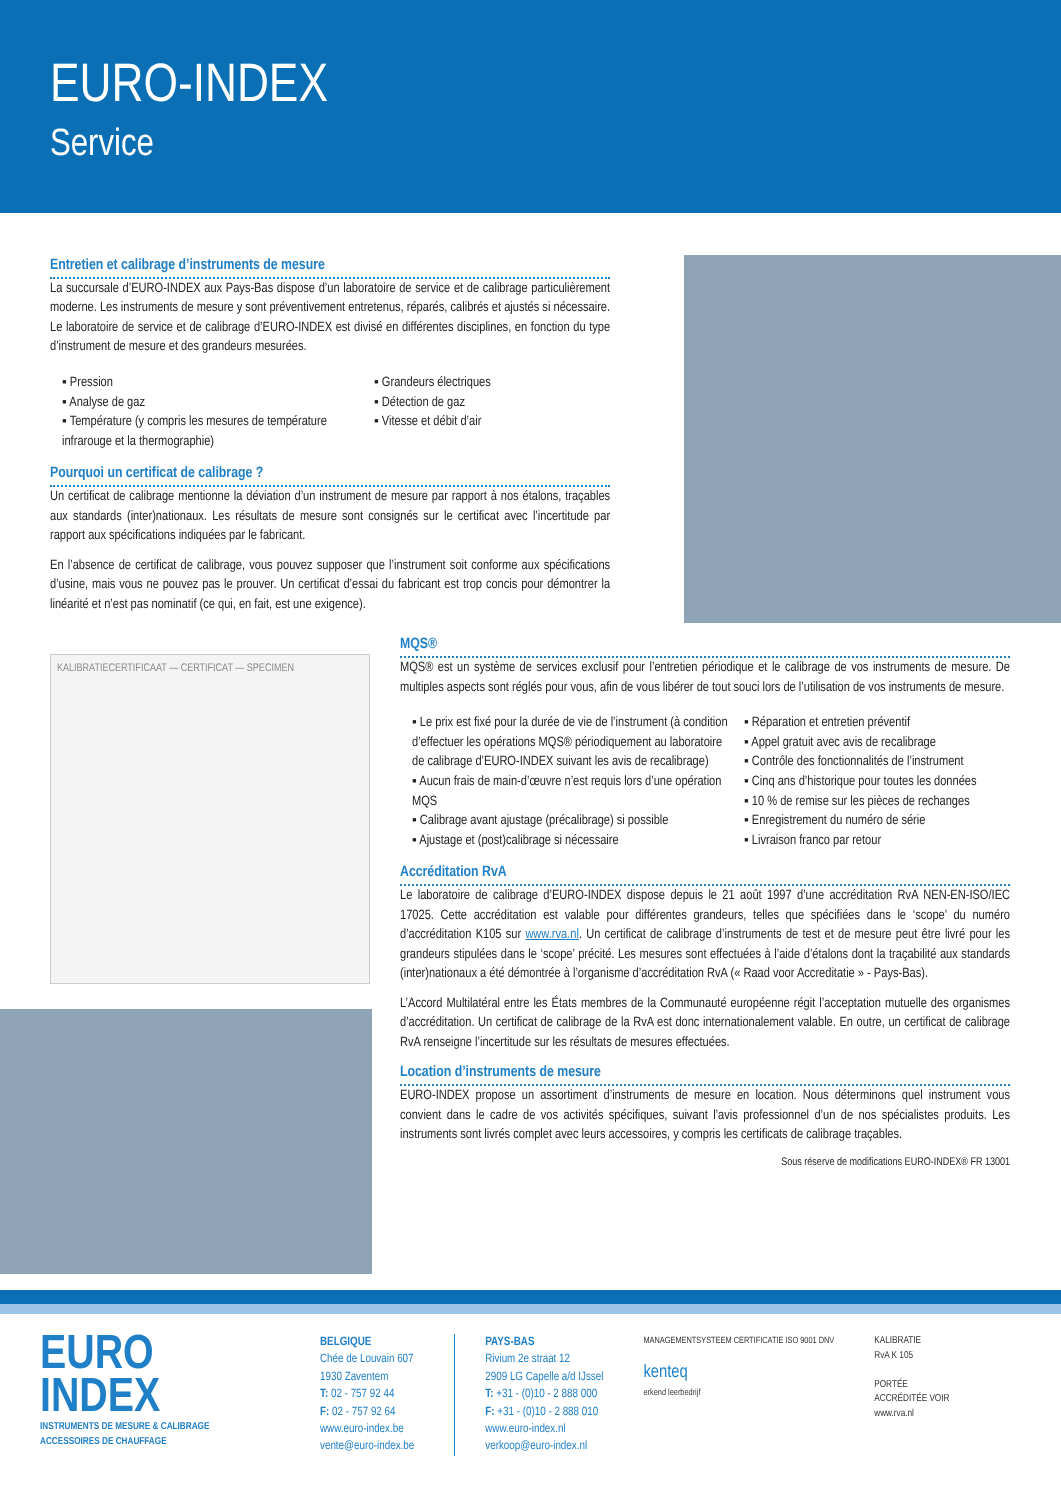EURO-INDEX
Service
Entretien et calibrage d’instruments de mesure
La succursale d’EURO-INDEX aux Pays-Bas dispose d’un laboratoire de service et de calibrage particulièrement moderne. Les instruments de mesure y sont préventivement entretenus, réparés, calibrés et ajustés si nécessaire. Le laboratoire de service et de calibrage d’EURO-INDEX est divisé en différentes disciplines, en fonction du type d’instrument de mesure et des grandeurs mesurées.
▪ Pression
▪ Analyse de gaz
▪ Température (y compris les mesures de température infrarouge et la thermographie)
▪ Grandeurs électriques
▪ Détection de gaz
▪ Vitesse et débit d’air
Pourquoi un certificat de calibrage ?
Un certificat de calibrage mentionne la déviation d’un instrument de mesure par rapport à nos étalons, traçables aux standards (inter)nationaux. Les résultats de mesure sont consignés sur le certificat avec l’incertitude par rapport aux spécifications indiquées par le fabricant.
En l’absence de certificat de calibrage, vous pouvez supposer que l’instrument soit conforme aux spécifications d’usine, mais vous ne pouvez pas le prouver. Un certificat d’essai du fabricant est trop concis pour démontrer la linéarité et n’est pas nominatif (ce qui, en fait, est une exigence).
KALIBRATIECERTIFICAAT — CERTIFICAT — SPECIMEN
MQS®
MQS® est un système de services exclusif pour l’entretien périodique et le calibrage de vos instruments de mesure. De multiples aspects sont réglés pour vous, afin de vous libérer de tout souci lors de l’utilisation de vos instruments de mesure.
▪ Le prix est fixé pour la durée de vie de l’instrument (à condition d’effectuer les opérations MQS® périodiquement au laboratoire de calibrage d’EURO-INDEX suivant les avis de recalibrage)
▪ Aucun frais de main-d’œuvre n’est requis lors d’une opération MQS
▪ Calibrage avant ajustage (précalibrage) si possible
▪ Ajustage et (post)calibrage si nécessaire
▪ Réparation et entretien préventif
▪ Appel gratuit avec avis de recalibrage
▪ Contrôle des fonctionnalités de l’instrument
▪ Cinq ans d’historique pour toutes les données
▪ 10 % de remise sur les pièces de rechanges
▪ Enregistrement du numéro de série
▪ Livraison franco par retour
Accréditation RvA
Le laboratoire de calibrage d’EURO-INDEX dispose depuis le 21 août 1997 d’une accréditation RvA NEN-EN-ISO/IEC 17025. Cette accréditation est valable pour différentes grandeurs, telles que spécifiées dans le ‘scope’ du numéro d’accréditation K105 sur www.rva.nl. Un certificat de calibrage d’instruments de test et de mesure peut être livré pour les grandeurs stipulées dans le ‘scope’ précité. Les mesures sont effectuées à l’aide d’étalons dont la traçabilité aux standards (inter)nationaux a été démontrée à l’organisme d’accréditation RvA (« Raad voor Accreditatie » - Pays-Bas).
L’Accord Multilatéral entre les États membres de la Communauté européenne régit l’acceptation mutuelle des organismes d’accréditation. Un certificat de calibrage de la RvA est donc internationalement valable. En outre, un certificat de calibrage RvA renseigne l’incertitude sur les résultats de mesures effectuées.
Location d’instruments de mesure
EURO-INDEX propose un assortiment d’instruments de mesure en location. Nous déterminons quel instrument vous convient dans le cadre de vos activités spécifiques, suivant l’avis professionnel d’un de nos spécialistes produits. Les instruments sont livrés complet avec leurs accessoires, y compris les certificats de calibrage traçables.
Sous réserve de modifications EURO-INDEX® FR 13001
EURO
INDEX
INSTRUMENTS DE MESURE & CALIBRAGE
ACCESSOIRES DE CHAUFFAGE
BELGIQUE
Chée de Louvain 607
1930 Zaventem
T: 02 - 757 92 44
F: 02 - 757 92 64
www.euro-index.be
vente@euro-index.be
PAYS-BAS
Rivium 2e straat 12
2909 LG Capelle a/d IJssel
T: +31 - (0)10 - 2 888 000
F: +31 - (0)10 - 2 888 010
www.euro-index.nl
verkoop@euro-index.nl
MANAGEMENTSYSTEEM CERTIFICATIE ISO 9001 DNV
kenteq
erkend leerbedrijf
KALIBRATIE
RvA K 105
PORTÉE
ACCRÉDITÉE VOIR
www.rva.nl